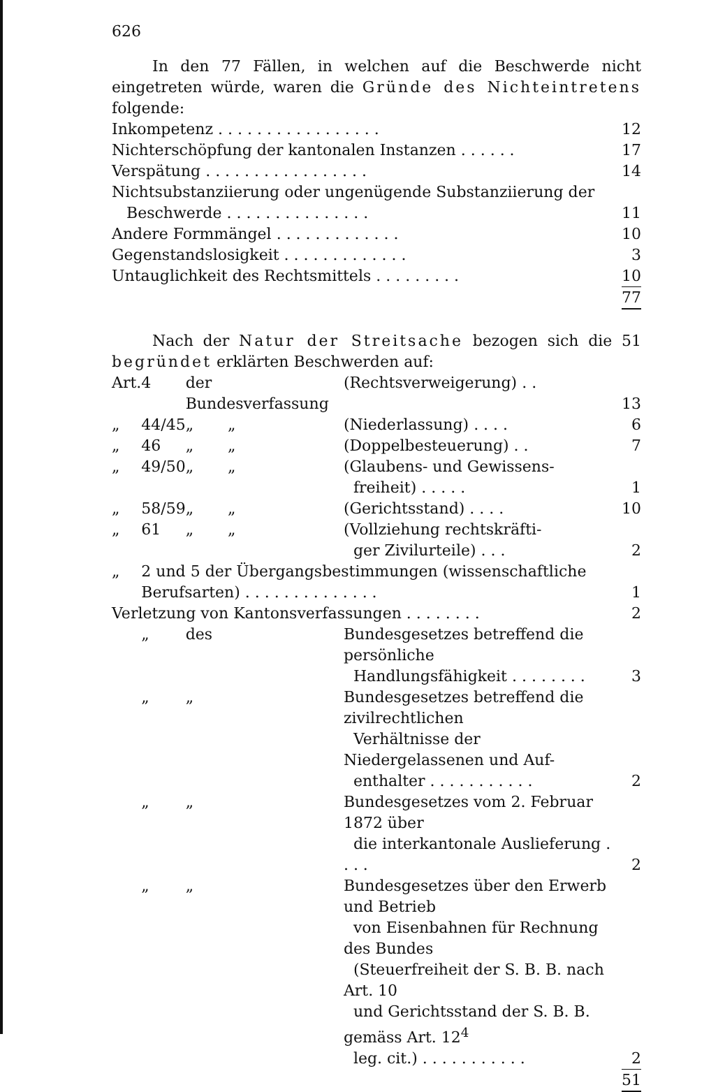626
In den 77 Fällen, in welchen auf die Beschwerde nicht eingetreten würde, waren die Gründe des Nichteintretens folgende:
| Inkompetenz . . . . . . . . . . . . . . . . . | 12 |
| Nichterschöpfung der kantonalen Instanzen . . . . . . | 17 |
| Verspätung . . . . . . . . . . . . . . . . . | 14 |
| Nichtsubstanziierung oder ungenügende Substanziierung der Beschwerde . . . . . . . . . . . . . . . | 11 |
| Andere Formmängel . . . . . . . . . . . . . | 10 |
| Gegenstandslosigkeit . . . . . . . . . . . . . | 3 |
| Untauglichkeit des Rechtsmittels . . . . . . . . . | 10 |
| | 77 |
Nach der Natur der Streitsache bezogen sich die 51 begründet erklärten Beschwerden auf:
| Art. | 4 | der Bundesverfassung | (Rechtsverweigerung) . . | 13 |
| „ | 44/45 | „ „ | (Niederlassung) . . . . | 6 |
| „ | 46 | „ „ | (Doppelbesteuerung) . . | 7 |
| „ | 49/50 | „ „ | (Glaubens- und Gewissens- freiheit) . . . . . | 1 |
| „ | 58/59 | „ „ | (Gerichtsstand) . . . . | 10 |
| „ | 61 | „ „ | (Vollziehung rechtskräfti- ger Zivilurteile) . . . | 2 |
| „ | 2 und 5 der Übergangsbestimmungen (wissenschaftliche Berufsarten) . . . . . . . . . . . . . . | | | 1 |
| Verletzung von Kantonsverfassungen . . . . . . . . | | | | 2 |
| | „ | des | Bundesgesetzes betreffend die persönliche Handlungsfähigkeit . . . . . . . . | 3 |
| | „ | „ | Bundesgesetzes betreffend die zivilrechtlichen Verhältnisse der Niedergelassenen und Auf- enthalter . . . . . . . . . . . | 2 |
| | „ | „ | Bundesgesetzes vom 2. Februar 1872 über die interkantonale Auslieferung . . . . | 2 |
| | „ | „ | Bundesgesetzes über den Erwerb und Betrieb von Eisenbahnen für Rechnung des Bundes (Steuerfreiheit der S. B. B. nach Art. 10 und Gerichtsstand der S. B. B. gemäss Art. 12<sup>4</sup> leg. cit.) . . . . . . . . . . . | 2 |
| | | | | 51 |